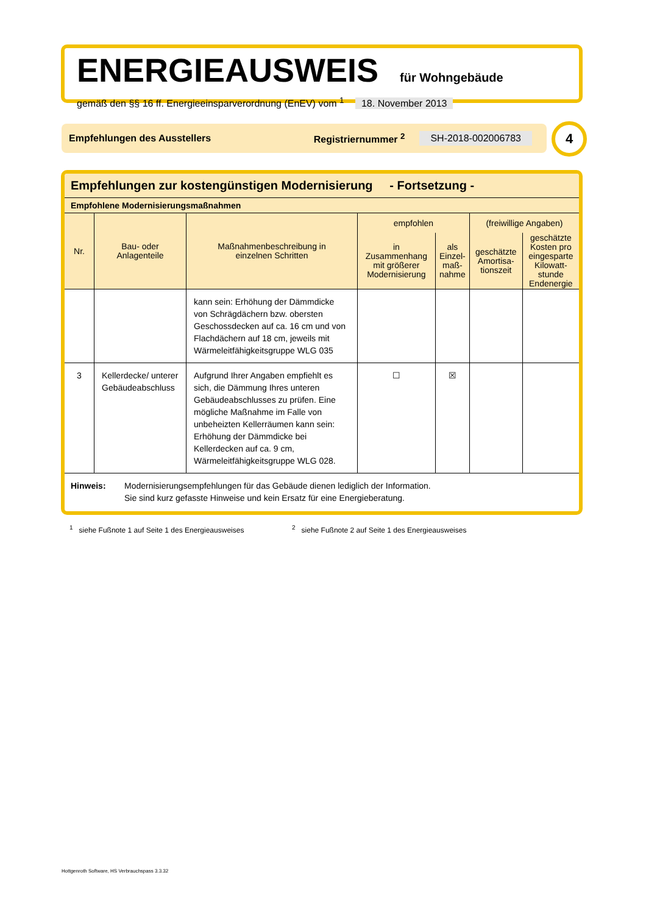ENERGIEAUSWEIS für Wohngebäude
gemäß den §§ 16 ff. Energieeinsparverordnung (EnEV) vom <sup>1</sup> 18. November 2013
Empfehlungen des Ausstellers Registriernummer <sup>2</sup> SH-2018-002006783 4
Empfehlungen zur kostengünstigen Modernisierung - Fortsetzung -
Empfohlene Modernisierungsmaßnahmen
| Nr. | Bau- oder Anlagenteile | Maßnahmenbeschreibung in einzelnen Schritten | empfohlen | | (freiwillige Angaben) | |
| --- | --- | --- | --- | --- | --- | --- |
| | | | in Zusammenhang mit größerer Modernisierung | als Einzel- maß- nahme | geschätzte Amortisa- tionszeit | geschätzte Kosten pro eingesparte Kilowatt- stunde Endenergie |
| | | kann sein: Erhöhung der Dämmdicke von Schrägdächern bzw. obersten Geschossdecken auf ca. 16 cm und von Flachdächern auf 18 cm, jeweils mit Wärmeleitfähigkeitsgruppe WLG 035 | | | | |
| 3 | Kellerdecke/ unterer Gebäudeabschluss | Aufgrund Ihrer Angaben empfiehlt es sich, die Dämmung Ihres unteren Gebäudeabschlusses zu prüfen. Eine mögliche Maßnahme im Falle von unbeheizten Kellerräumen kann sein: Erhöhung der Dämmdicke bei Kellerdecken auf ca. 9 cm, Wärmeleitfähigkeitsgruppe WLG 028. | ☐ | ☒ | | |
Hinweis: Modernisierungsempfehlungen für das Gebäude dienen lediglich der Information.
Sie sind kurz gefasste Hinweise und kein Ersatz für eine Energieberatung.
<sup>1</sup> siehe Fußnote 1 auf Seite 1 des Energieausweises
<sup>2</sup> siehe Fußnote 2 auf Seite 1 des Energieausweises
Hottgenroth Software, HS Verbrauchspass 3.3.32